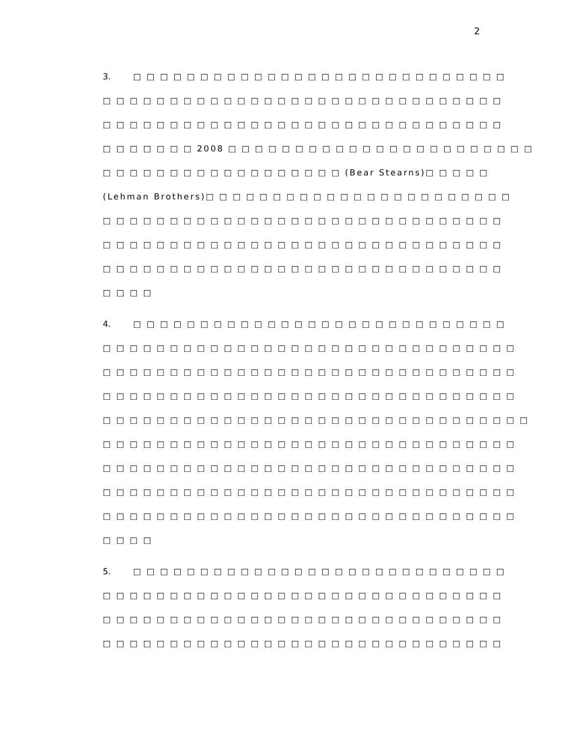2
3. □ □ □ □ □ □ □ □ □ □ □ □ □ □ □ □ □ □ □ □ □ □ □ □ □ □ □ □
□ □ □ □ □ □ □ □ □ □ □ □ □ □ □ □ □ □ □ □ □ □ □ □ □ □ □ □ □ □
□ □ □ □ □ □ □ □ □ □ □ □ □ □ □ □ □ □ □ □ □ □ □ □ □ □ □ □ □ □
□ □ □ □ □ □ □ 2008 □ □ □ □ □ □ □ □ □ □ □ □ □ □ □ □ □ □ □ □ □ □ □
□ □ □ □ □ □ □ □ □ □ □ □ □ □ □ □ □ □ (Bear Stearns)□ □ □ □ □
(Lehman Brothers)□ □ □ □ □ □ □ □ □ □ □ □ □ □ □ □ □ □ □ □ □ □ □
□ □ □ □ □ □ □ □ □ □ □ □ □ □ □ □ □ □ □ □ □ □ □ □ □ □ □ □ □ □
□ □ □ □ □ □ □ □ □ □ □ □ □ □ □ □ □ □ □ □ □ □ □ □ □ □ □ □ □ □
□ □ □ □ □ □ □ □ □ □ □ □ □ □ □ □ □ □ □ □ □ □ □ □ □ □ □ □ □ □
□ □ □ □
4. □ □ □ □ □ □ □ □ □ □ □ □ □ □ □ □ □ □ □ □ □ □ □ □ □ □ □ □
□ □ □ □ □ □ □ □ □ □ □ □ □ □ □ □ □ □ □ □ □ □ □ □ □ □ □ □ □ □ □
□ □ □ □ □ □ □ □ □ □ □ □ □ □ □ □ □ □ □ □ □ □ □ □ □ □ □ □ □ □ □
□ □ □ □ □ □ □ □ □ □ □ □ □ □ □ □ □ □ □ □ □ □ □ □ □ □ □ □ □ □ □
□ □ □ □ □ □ □ □ □ □ □ □ □ □ □ □ □ □ □ □ □ □ □ □ □ □ □ □ □ □ □ □
□ □ □ □ □ □ □ □ □ □ □ □ □ □ □ □ □ □ □ □ □ □ □ □ □ □ □ □ □ □ □
□ □ □ □ □ □ □ □ □ □ □ □ □ □ □ □ □ □ □ □ □ □ □ □ □ □ □ □ □ □ □
□ □ □ □ □ □ □ □ □ □ □ □ □ □ □ □ □ □ □ □ □ □ □ □ □ □ □ □ □ □ □
□ □ □ □ □ □ □ □ □ □ □ □ □ □ □ □ □ □ □ □ □ □ □ □ □ □ □ □ □ □ □
□ □ □ □
5. □ □ □ □ □ □ □ □ □ □ □ □ □ □ □ □ □ □ □ □ □ □ □ □ □ □ □ □
□ □ □ □ □ □ □ □ □ □ □ □ □ □ □ □ □ □ □ □ □ □ □ □ □ □ □ □ □ □
□ □ □ □ □ □ □ □ □ □ □ □ □ □ □ □ □ □ □ □ □ □ □ □ □ □ □ □ □ □
□ □ □ □ □ □ □ □ □ □ □ □ □ □ □ □ □ □ □ □ □ □ □ □ □ □ □ □ □ □